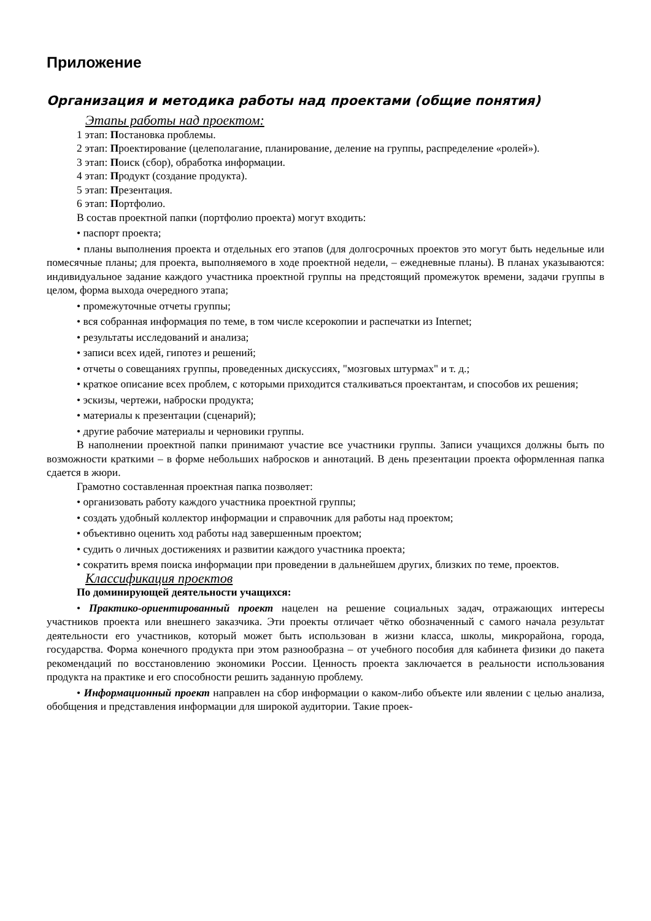Приложение
Организация и методика работы над проектами (общие понятия)
Этапы работы над проектом:
1 этап: Постановка проблемы.
2 этап: Проектирование (целеполагание, планирование, деление на группы, распределение «ролей»).
3 этап: Поиск (сбор), обработка информации.
4 этап: Продукт (создание продукта).
5 этап: Презентация.
6 этап: Портфолио.
В состав проектной папки (портфолио проекта) могут входить:
• паспорт проекта;
• планы выполнения проекта и отдельных его этапов (для долгосрочных проектов это могут быть недельные или помесячные планы; для проекта, выполняемого в ходе проектной недели, – ежедневные планы). В планах указываются: индивидуальное задание каждого участника проектной группы на предстоящий промежуток времени, задачи группы в целом, форма выхода очередного этапа;
• промежуточные отчеты группы;
• вся собранная информация по теме, в том числе ксерокопии и распечатки из Internet;
• результаты исследований и анализа;
• записи всех идей, гипотез и решений;
• отчеты о совещаниях группы, проведенных дискуссиях, "мозговых штурмах" и т. д.;
• краткое описание всех проблем, с которыми приходится сталкиваться проектантам, и способов их решения;
• эскизы, чертежи, наброски продукта;
• материалы к презентации (сценарий);
• другие рабочие материалы и черновики группы.
В наполнении проектной папки принимают участие все участники группы. Записи учащихся должны быть по возможности краткими – в форме небольших набросков и аннотаций. В день презентации проекта оформленная папка сдается в жюри.
Грамотно составленная проектная папка позволяет:
• организовать работу каждого участника проектной группы;
• создать удобный коллектор информации и справочник для работы над проектом;
• объективно оценить ход работы над завершенным проектом;
• судить о личных достижениях и развитии каждого участника проекта;
• сократить время поиска информации при проведении в дальнейшем других, близких по теме, проектов.
Классификация проектов
По доминирующей деятельности учащихся:
• Практико-ориентированный проект нацелен на решение социальных задач, отражающих интересы участников проекта или внешнего заказчика. Эти проекты отличает чётко обозначенный с самого начала результат деятельности его участников, который может быть использован в жизни класса, школы, микрорайона, города, государства. Форма конечного продукта при этом разнообразна – от учебного пособия для кабинета физики до пакета рекомендаций по восстановлению экономики России. Ценность проекта заключается в реальности использования продукта на практике и его способности решить заданную проблему.
• Информационный проект направлен на сбор информации о каком-либо объекте или явлении с целью анализа, обобщения и представления информации для широкой аудитории. Такие проек-